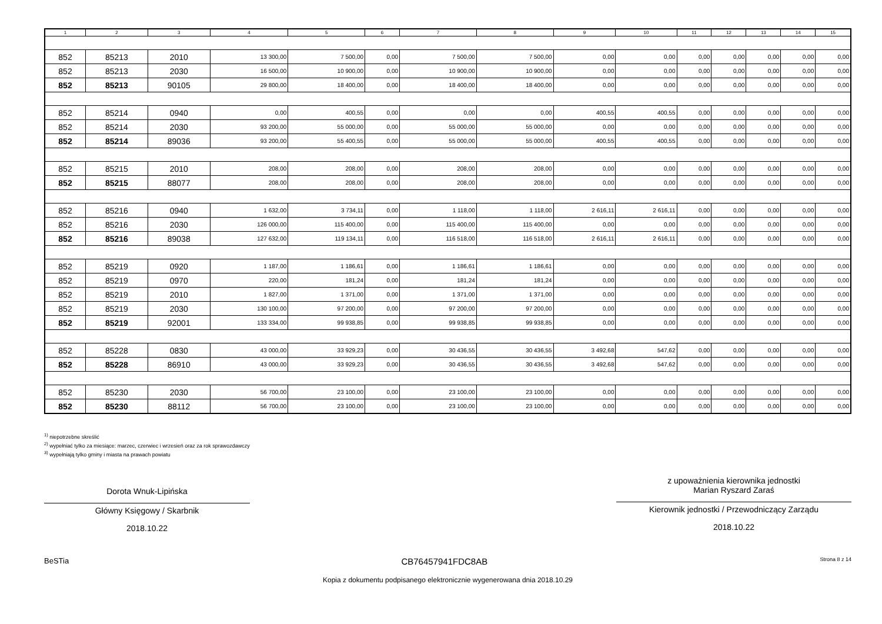| 1 | 2 | 3 | 4 | 5 | 6 | 7 | 8 | 9 | 10 | 11 | 12 | 13 | 14 | 15 |
| --- | --- | --- | --- | --- | --- | --- | --- | --- | --- | --- | --- | --- | --- | --- |
| 852 | 85213 | 2010 | 13 300,00 | 7 500,00 | 0,00 | 7 500,00 | 7 500,00 | 0,00 | 0,00 | 0,00 | 0,00 | 0,00 | 0,00 | 0,00 |
| 852 | 85213 | 2030 | 16 500,00 | 10 900,00 | 0,00 | 10 900,00 | 10 900,00 | 0,00 | 0,00 | 0,00 | 0,00 | 0,00 | 0,00 | 0,00 |
| 852 | 85213 | 90105 | 29 800,00 | 18 400,00 | 0,00 | 18 400,00 | 18 400,00 | 0,00 | 0,00 | 0,00 | 0,00 | 0,00 | 0,00 | 0,00 |
| 852 | 85214 | 0940 | 0,00 | 400,55 | 0,00 | 0,00 | 0,00 | 400,55 | 400,55 | 0,00 | 0,00 | 0,00 | 0,00 | 0,00 |
| 852 | 85214 | 2030 | 93 200,00 | 55 000,00 | 0,00 | 55 000,00 | 55 000,00 | 0,00 | 0,00 | 0,00 | 0,00 | 0,00 | 0,00 | 0,00 |
| 852 | 85214 | 89036 | 93 200,00 | 55 400,55 | 0,00 | 55 000,00 | 55 000,00 | 400,55 | 400,55 | 0,00 | 0,00 | 0,00 | 0,00 | 0,00 |
| 852 | 85215 | 2010 | 208,00 | 208,00 | 0,00 | 208,00 | 208,00 | 0,00 | 0,00 | 0,00 | 0,00 | 0,00 | 0,00 | 0,00 |
| 852 | 85215 | 88077 | 208,00 | 208,00 | 0,00 | 208,00 | 208,00 | 0,00 | 0,00 | 0,00 | 0,00 | 0,00 | 0,00 | 0,00 |
| 852 | 85216 | 0940 | 1 632,00 | 3 734,11 | 0,00 | 1 118,00 | 1 118,00 | 2 616,11 | 2 616,11 | 0,00 | 0,00 | 0,00 | 0,00 | 0,00 |
| 852 | 85216 | 2030 | 126 000,00 | 115 400,00 | 0,00 | 115 400,00 | 115 400,00 | 0,00 | 0,00 | 0,00 | 0,00 | 0,00 | 0,00 | 0,00 |
| 852 | 85216 | 89038 | 127 632,00 | 119 134,11 | 0,00 | 116 518,00 | 116 518,00 | 2 616,11 | 2 616,11 | 0,00 | 0,00 | 0,00 | 0,00 | 0,00 |
| 852 | 85219 | 0920 | 1 187,00 | 1 186,61 | 0,00 | 1 186,61 | 1 186,61 | 0,00 | 0,00 | 0,00 | 0,00 | 0,00 | 0,00 | 0,00 |
| 852 | 85219 | 0970 | 220,00 | 181,24 | 0,00 | 181,24 | 181,24 | 0,00 | 0,00 | 0,00 | 0,00 | 0,00 | 0,00 | 0,00 |
| 852 | 85219 | 2010 | 1 827,00 | 1 371,00 | 0,00 | 1 371,00 | 1 371,00 | 0,00 | 0,00 | 0,00 | 0,00 | 0,00 | 0,00 | 0,00 |
| 852 | 85219 | 2030 | 130 100,00 | 97 200,00 | 0,00 | 97 200,00 | 97 200,00 | 0,00 | 0,00 | 0,00 | 0,00 | 0,00 | 0,00 | 0,00 |
| 852 | 85219 | 92001 | 133 334,00 | 99 938,85 | 0,00 | 99 938,85 | 99 938,85 | 0,00 | 0,00 | 0,00 | 0,00 | 0,00 | 0,00 | 0,00 |
| 852 | 85228 | 0830 | 43 000,00 | 33 929,23 | 0,00 | 30 436,55 | 30 436,55 | 3 492,68 | 547,62 | 0,00 | 0,00 | 0,00 | 0,00 | 0,00 |
| 852 | 85228 | 86910 | 43 000,00 | 33 929,23 | 0,00 | 30 436,55 | 30 436,55 | 3 492,68 | 547,62 | 0,00 | 0,00 | 0,00 | 0,00 | 0,00 |
| 852 | 85230 | 2030 | 56 700,00 | 23 100,00 | 0,00 | 23 100,00 | 23 100,00 | 0,00 | 0,00 | 0,00 | 0,00 | 0,00 | 0,00 | 0,00 |
| 852 | 85230 | 88112 | 56 700,00 | 23 100,00 | 0,00 | 23 100,00 | 23 100,00 | 0,00 | 0,00 | 0,00 | 0,00 | 0,00 | 0,00 | 0,00 |
<sup>1)</sup> niepotrzebne skreślić
<sup>2)</sup> wypełniać tylko za miesiące: marzec, czerwiec i wrzesień oraz za rok sprawozdawczy
<sup>3)</sup> wypełniają tylko gminy i miasta na prawach powiatu
Dorota Wnuk-Lipińska
Główny Księgowy / Skarbnik
2018.10.22
z upoważnienia kierownika jednostki
Marian Ryszard Zaraś
Kierownik jednostki / Przewodniczący Zarządu
2018.10.22
BeSTia CB76457941FDC8AB Strona 8 z 14
Kopia z dokumentu podpisanego elektronicznie wygenerowana dnia 2018.10.29